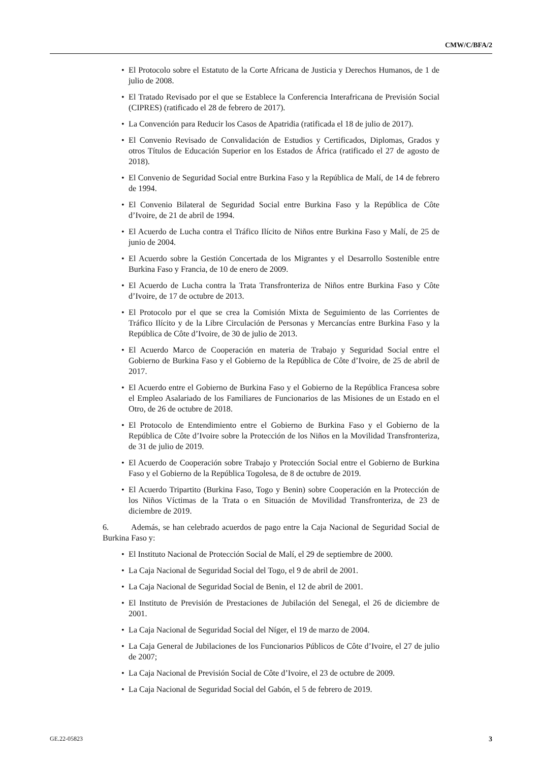CMW/C/BFA/2
• El Protocolo sobre el Estatuto de la Corte Africana de Justicia y Derechos Humanos, de 1 de julio de 2008.
• El Tratado Revisado por el que se Establece la Conferencia Interafricana de Previsión Social (CIPRES) (ratificado el 28 de febrero de 2017).
• La Convención para Reducir los Casos de Apatridia (ratificada el 18 de julio de 2017).
• El Convenio Revisado de Convalidación de Estudios y Certificados, Diplomas, Grados y otros Títulos de Educación Superior en los Estados de África (ratificado el 27 de agosto de 2018).
• El Convenio de Seguridad Social entre Burkina Faso y la República de Malí, de 14 de febrero de 1994.
• El Convenio Bilateral de Seguridad Social entre Burkina Faso y la República de Côte d’Ivoire, de 21 de abril de 1994.
• El Acuerdo de Lucha contra el Tráfico Ilícito de Niños entre Burkina Faso y Malí, de 25 de junio de 2004.
• El Acuerdo sobre la Gestión Concertada de los Migrantes y el Desarrollo Sostenible entre Burkina Faso y Francia, de 10 de enero de 2009.
• El Acuerdo de Lucha contra la Trata Transfronteriza de Niños entre Burkina Faso y Côte d’Ivoire, de 17 de octubre de 2013.
• El Protocolo por el que se crea la Comisión Mixta de Seguimiento de las Corrientes de Tráfico Ilícito y de la Libre Circulación de Personas y Mercancías entre Burkina Faso y la República de Côte d’Ivoire, de 30 de julio de 2013.
• El Acuerdo Marco de Cooperación en materia de Trabajo y Seguridad Social entre el Gobierno de Burkina Faso y el Gobierno de la República de Côte d’Ivoire, de 25 de abril de 2017.
• El Acuerdo entre el Gobierno de Burkina Faso y el Gobierno de la República Francesa sobre el Empleo Asalariado de los Familiares de Funcionarios de las Misiones de un Estado en el Otro, de 26 de octubre de 2018.
• El Protocolo de Entendimiento entre el Gobierno de Burkina Faso y el Gobierno de la República de Côte d’Ivoire sobre la Protección de los Niños en la Movilidad Transfronteriza, de 31 de julio de 2019.
• El Acuerdo de Cooperación sobre Trabajo y Protección Social entre el Gobierno de Burkina Faso y el Gobierno de la República Togolesa, de 8 de octubre de 2019.
• El Acuerdo Tripartito (Burkina Faso, Togo y Benin) sobre Cooperación en la Protección de los Niños Víctimas de la Trata o en Situación de Movilidad Transfronteriza, de 23 de diciembre de 2019.
6. Además, se han celebrado acuerdos de pago entre la Caja Nacional de Seguridad Social de Burkina Faso y:
• El Instituto Nacional de Protección Social de Malí, el 29 de septiembre de 2000.
• La Caja Nacional de Seguridad Social del Togo, el 9 de abril de 2001.
• La Caja Nacional de Seguridad Social de Benin, el 12 de abril de 2001.
• El Instituto de Previsión de Prestaciones de Jubilación del Senegal, el 26 de diciembre de 2001.
• La Caja Nacional de Seguridad Social del Níger, el 19 de marzo de 2004.
• La Caja General de Jubilaciones de los Funcionarios Públicos de Côte d’Ivoire, el 27 de julio de 2007;
• La Caja Nacional de Previsión Social de Côte d’Ivoire, el 23 de octubre de 2009.
• La Caja Nacional de Seguridad Social del Gabón, el 5 de febrero de 2019.
GE.22-05823 3